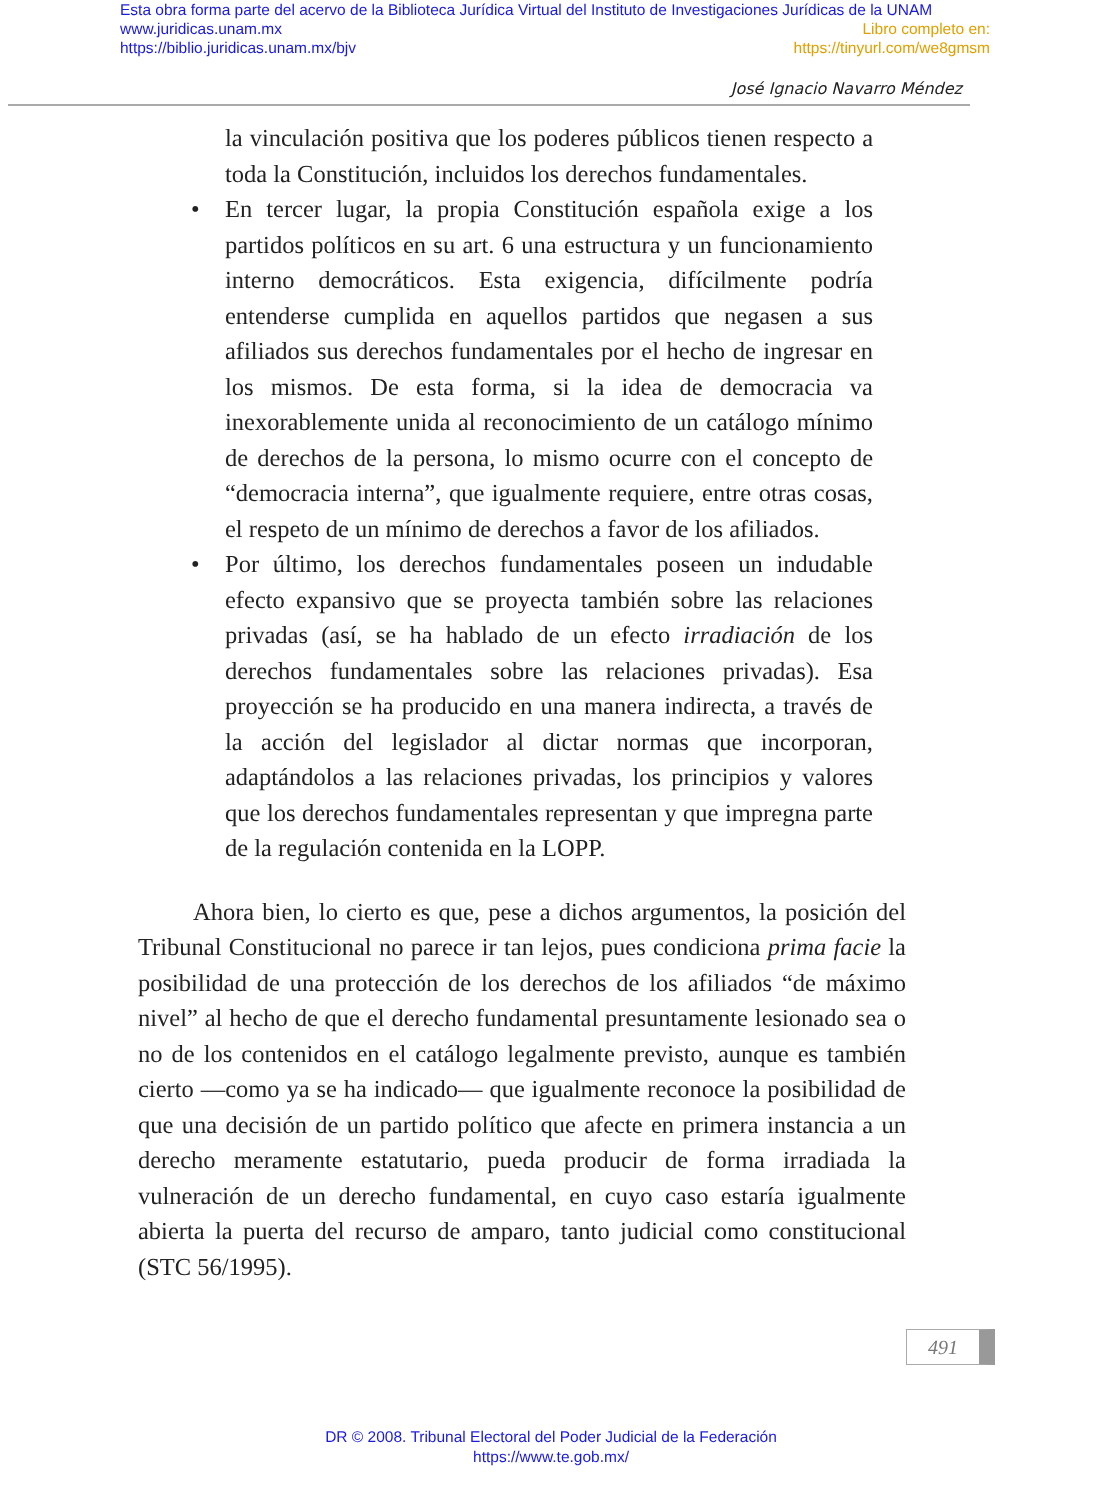Esta obra forma parte del acervo de la Biblioteca Jurídica Virtual del Instituto de Investigaciones Jurídicas de la UNAM
www.juridicas.unam.mx Libro completo en:
https://biblio.juridicas.unam.mx/bjv https://tinyurl.com/we8gmsm
José Ignacio Navarro Méndez
la vinculación positiva que los poderes públicos tienen respecto a toda la Constitución, incluidos los derechos fundamentales.
• En tercer lugar, la propia Constitución española exige a los partidos políticos en su art. 6 una estructura y un funcionamiento interno democráticos. Esta exigencia, difícilmente podría entenderse cumplida en aquellos partidos que negasen a sus afiliados sus derechos fundamentales por el hecho de ingresar en los mismos. De esta forma, si la idea de democracia va inexorablemente unida al reconocimiento de un catálogo mínimo de derechos de la persona, lo mismo ocurre con el concepto de “democracia interna”, que igualmente requiere, entre otras cosas, el respeto de un mínimo de derechos a favor de los afiliados.
• Por último, los derechos fundamentales poseen un indudable efecto expansivo que se proyecta también sobre las relaciones privadas (así, se ha hablado de un efecto irradiación de los derechos fundamentales sobre las relaciones privadas). Esa proyección se ha producido en una manera indirecta, a través de la acción del legislador al dictar normas que incorporan, adaptándolos a las relaciones privadas, los principios y valores que los derechos fundamentales representan y que impregna parte de la regulación contenida en la LOPP.
Ahora bien, lo cierto es que, pese a dichos argumentos, la posición del Tribunal Constitucional no parece ir tan lejos, pues condiciona prima facie la posibilidad de una protección de los derechos de los afiliados “de máximo nivel” al hecho de que el derecho fundamental presuntamente lesionado sea o no de los contenidos en el catálogo legalmente previsto, aunque es también cierto —como ya se ha indicado— que igualmente reconoce la posibilidad de que una decisión de un partido político que afecte en primera instancia a un derecho meramente estatutario, pueda producir de forma irradiada la vulneración de un derecho fundamental, en cuyo caso estaría igualmente abierta la puerta del recurso de amparo, tanto judicial como constitucional (STC 56/1995).
491
DR © 2008. Tribunal Electoral del Poder Judicial de la Federación
https://www.te.gob.mx/